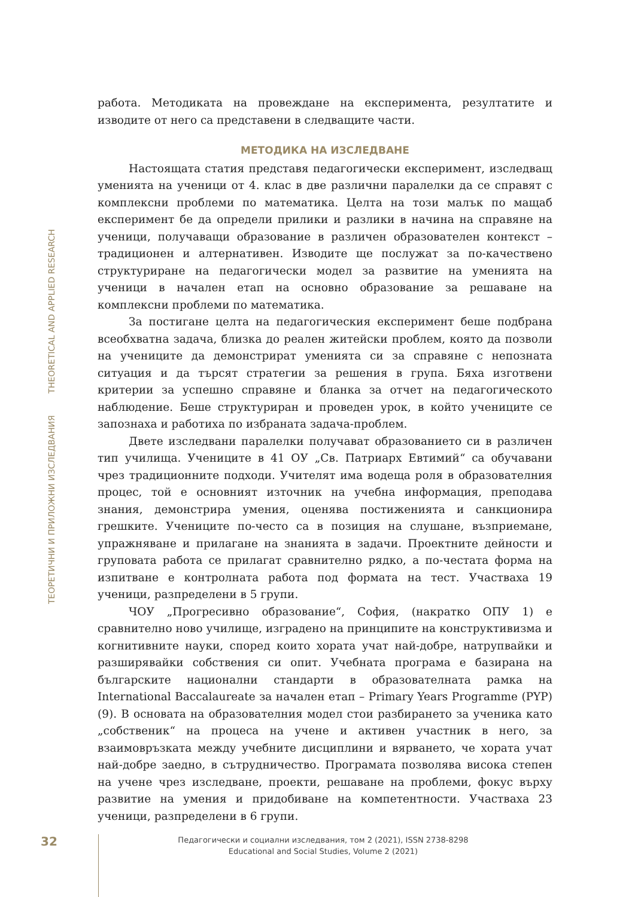ТЕОРЕТИЧНИ И ПРИЛОЖНИ ИЗСЛЕДВАНИЯ THEORETICAL AND APPLIED RESEARCH
работа. Методиката на провеждане на експеримента, резултатите и изводите от него са представени в следващите части.
МЕТОДИКА НА ИЗСЛЕДВАНЕ
Настоящата статия представя педагогически експеримент, изследващ уменията на ученици от 4. клас в две различни паралелки да се справят с комплексни проблеми по математика. Целта на този малък по мащаб експеримент бе да определи прилики и разлики в начина на справяне на ученици, получаващи образование в различен образователен контекст – традиционен и алтернативен. Изводите ще послужат за по-качествено структуриране на педагогически модел за развитие на уменията на ученици в начален етап на основно образование за решаване на комплексни проблеми по математика.
За постигане целта на педагогическия експеримент беше подбрана всеобхватна задача, близка до реален житейски проблем, която да позволи на учениците да демонстрират уменията си за справяне с непозната ситуация и да търсят стратегии за решения в група. Бяха изготвени критерии за успешно справяне и бланка за отчет на педагогическото наблюдение. Беше структуриран и проведен урок, в който учениците се запознаха и работиха по избраната задача-проблем.
Двете изследвани паралелки получават образованието си в различен тип училища. Учениците в 41 ОУ „Св. Патриарх Евтимий“ са обучавани чрез традиционните подходи. Учителят има водеща роля в образователния процес, той е основният източник на учебна информация, преподава знания, демонстрира умения, оценява постиженията и санкционира грешките. Учениците по-често са в позиция на слушане, възприемане, упражняване и прилагане на знанията в задачи. Проектните дейности и груповата работа се прилагат сравнително рядко, а по-честата форма на изпитване е контролната работа под формата на тест. Участваха 19 ученици, разпределени в 5 групи.
ЧОУ „Прогресивно образование“, София, (накратко ОПУ 1) е сравнително ново училище, изградено на принципите на конструктивизма и когнитивните науки, според които хората учат най-добре, натрупвайки и разширявайки собствения си опит. Учебната програма е базирана на българските национални стандарти в образователната рамка на International Baccalaureate за начален етап – Primary Years Programme (PYP) (9). В основата на образователния модел стои разбирането за ученика като „собственик“ на процеса на учене и активен участник в него, за взаимовръзката между учебните дисциплини и вярването, че хората учат най-добре заедно, в сътрудничество. Програмата позволява висока степен на учене чрез изследване, проекти, решаване на проблеми, фокус върху развитие на умения и придобиване на компетентности. Участваха 23 ученици, разпределени в 6 групи.
32
Педагогически и социални изследвания, том 2 (2021), ISSN 2738-8298
Educational and Social Studies, Volume 2 (2021)